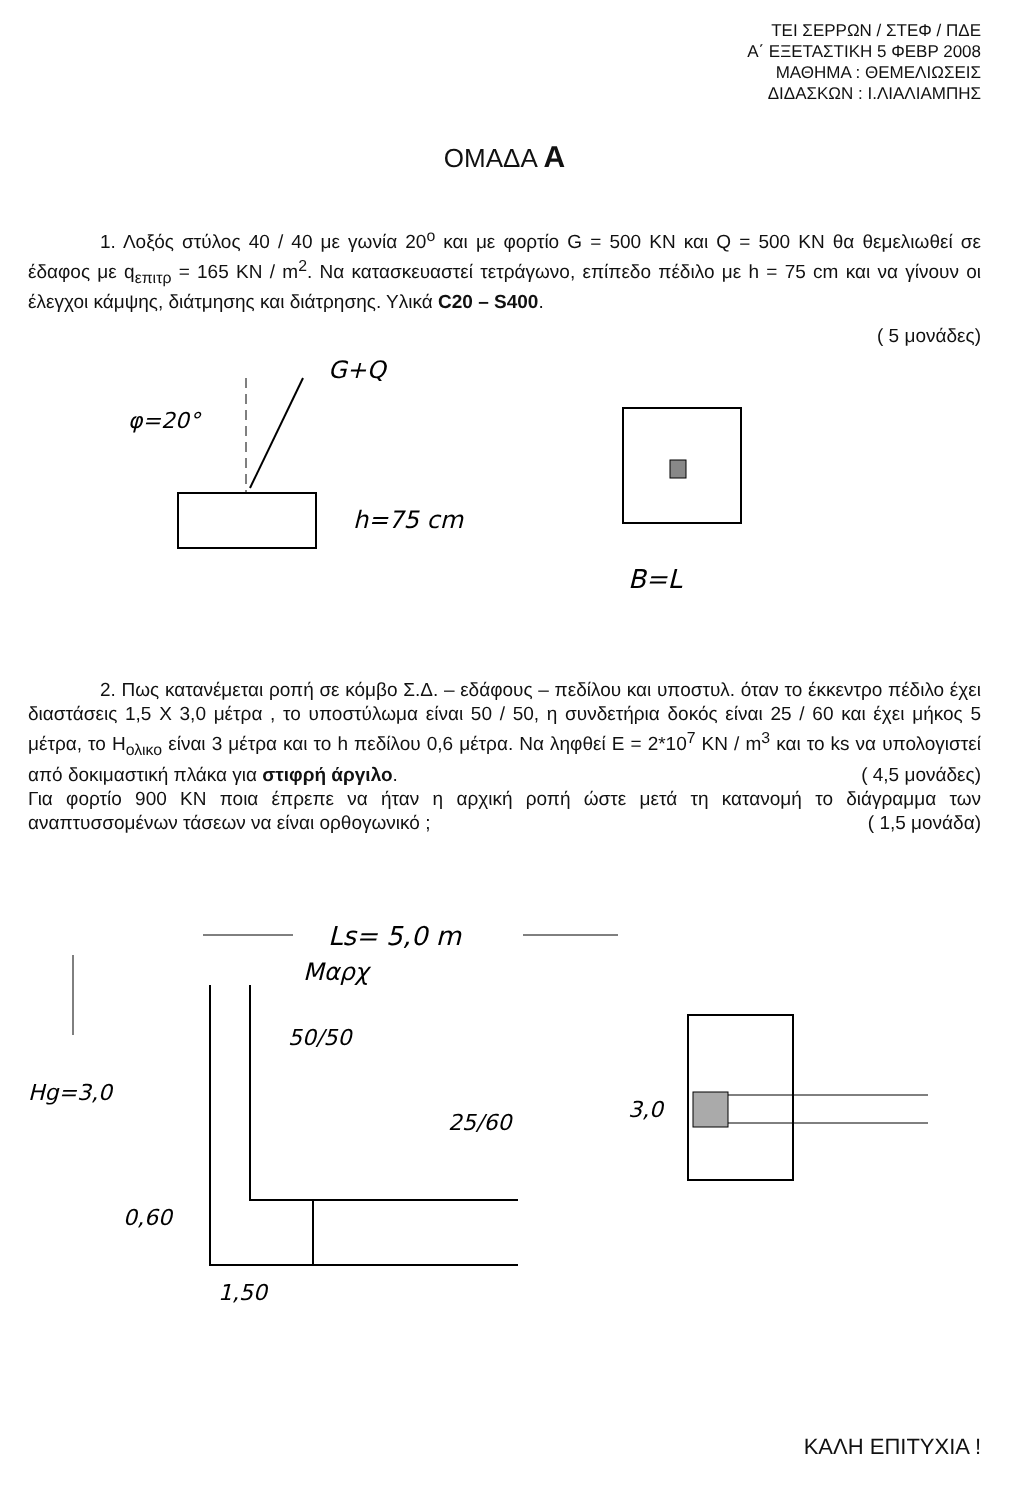ΤΕΙ ΣΕΡΡΩΝ / ΣΤΕΦ / ΠΔΕ
Α΄ ΕΞΕΤΑΣΤΙΚΗ 5 ΦΕΒΡ 2008
ΜΑΘΗΜΑ : ΘΕΜΕΛΙΩΣΕΙΣ
ΔΙΔΑΣΚΩΝ : Ι.ΛΙΑΛΙΑΜΠΗΣ
ΟΜΑΔΑ Α
1. Λοξός στύλος 40 / 40 με γωνία 20<sup>o</sup> και με φορτίο G = 500 KN και Q = 500 KN θα θεμελιωθεί σε έδαφος με q<sub>επιτρ</sub> = 165 KN / m<sup>2</sup>. Να κατασκευαστεί τετράγωνο, επίπεδο πέδιλο με h = 75 cm και να γίνουν οι έλεγχοι κάμψης, διάτμησης και διάτρησης. Υλικά C20 – S400.
( 5 μονάδες)
G+Q
φ=20°
h=75 cm
B=L
2. Πως κατανέμεται ροπή σε κόμβο Σ.Δ. – εδάφους – πεδίλου και υποστυλ. όταν το έκκεντρο πέδιλο έχει διαστάσεις 1,5 Χ 3,0 μέτρα , το υποστύλωμα είναι 50 / 50, η συνδετήρια δοκός είναι 25 / 60 και έχει μήκος 5 μέτρα, το Η<sub>ολικο</sub> είναι 3 μέτρα και το h πεδίλου 0,6 μέτρα. Να ληφθεί Ε = 2*10<sup>7</sup> KN / m<sup>3</sup> και το ks να υπολογιστεί από δοκιμαστική πλάκα για στιφρή άργιλο. ( 4,5 μονάδες)
Για φορτίο 900 KN ποια έπρεπε να ήταν η αρχική ροπή ώστε μετά τη κατανομή το διάγραμμα των αναπτυσσομένων τάσεων να είναι ορθογωνικό ; ( 1,5 μονάδα)
Ls= 5,0 m
Mαρχ
50/50
Hg=3,0
25/60
0,60
1,50
3,0
ΚΑΛΗ ΕΠΙΤΥΧΙΑ !